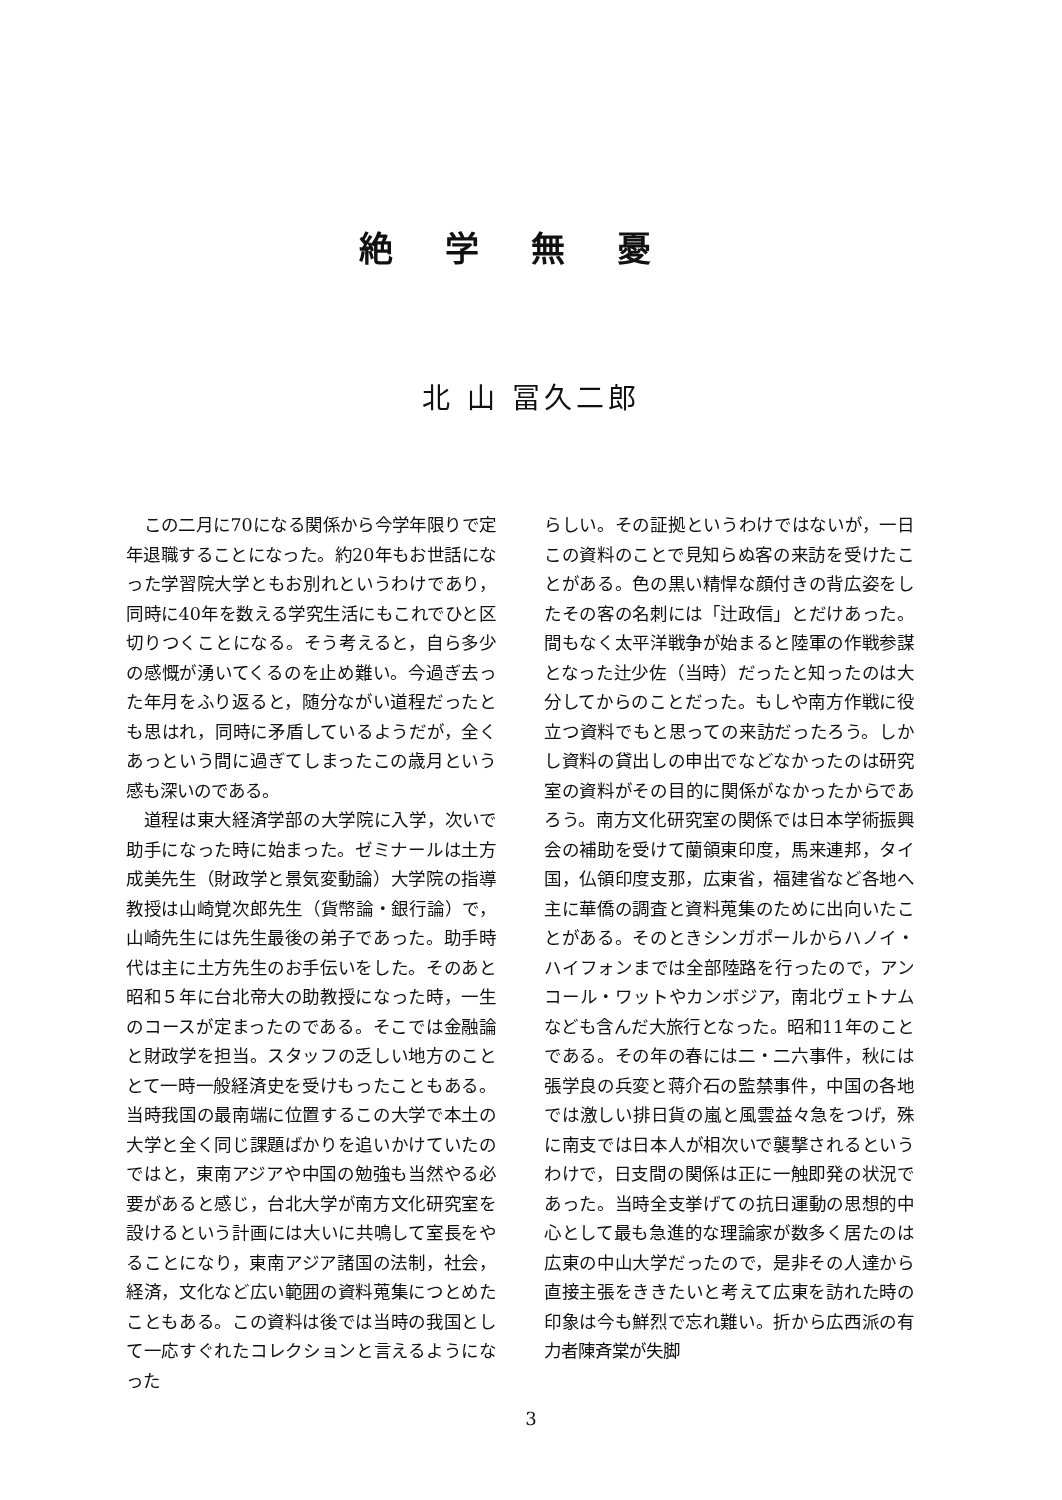絶学無憂
北 山 冨久二郎
この二月に70になる関係から今学年限りで定年退職することになった。約20年もお世話になった学習院大学ともお別れというわけであり，同時に40年を数える学究生活にもこれでひと区切りつくことになる。そう考えると，自ら多少の感慨が湧いてくるのを止め難い。今過ぎ去った年月をふり返ると，随分ながい道程だったとも思はれ，同時に矛盾しているようだが，全くあっという間に過ぎてしまったこの歳月という感も深いのである。
道程は東大経済学部の大学院に入学，次いで助手になった時に始まった。ゼミナールは土方成美先生（財政学と景気変動論）大学院の指導教授は山崎覚次郎先生（貨幣論・銀行論）で，山崎先生には先生最後の弟子であった。助手時代は主に土方先生のお手伝いをした。そのあと昭和５年に台北帝大の助教授になった時，一生のコースが定まったのである。そこでは金融論と財政学を担当。スタッフの乏しい地方のこととて一時一般経済史を受けもったこともある。当時我国の最南端に位置するこの大学で本土の大学と全く同じ課題ばかりを追いかけていたのではと，東南アジアや中国の勉強も当然やる必要があると感じ，台北大学が南方文化研究室を設けるという計画には大いに共鳴して室長をやることになり，東南アジア諸国の法制，社会，経済，文化など広い範囲の資料蒐集につとめたこともある。この資料は後では当時の我国として一応すぐれたコレクションと言えるようになった
らしい。その証拠というわけではないが，一日この資料のことで見知らぬ客の来訪を受けたことがある。色の黒い精悍な顔付きの背広姿をしたその客の名刺には「辻政信」とだけあった。間もなく太平洋戦争が始まると陸軍の作戦参謀となった辻少佐（当時）だったと知ったのは大分してからのことだった。もしや南方作戦に役立つ資料でもと思っての来訪だったろう。しかし資料の貸出しの申出でなどなかったのは研究室の資料がその目的に関係がなかったからであろう。南方文化研究室の関係では日本学術振興会の補助を受けて蘭領東印度，馬来連邦，タイ国，仏領印度支那，広東省，福建省など各地へ主に華僑の調査と資料蒐集のために出向いたことがある。そのときシンガポールからハノイ・ハイフォンまでは全部陸路を行ったので，アンコール・ワットやカンボジア，南北ヴェトナムなども含んだ大旅行となった。昭和11年のことである。その年の春には二・二六事件，秋には張学良の兵変と蒋介石の監禁事件，中国の各地では激しい排日貨の嵐と風雲益々急をつげ，殊に南支では日本人が相次いで襲撃されるというわけで，日支間の関係は正に一触即発の状況であった。当時全支挙げての抗日運動の思想的中心として最も急進的な理論家が数多く居たのは広東の中山大学だったので，是非その人達から直接主張をききたいと考えて広東を訪れた時の印象は今も鮮烈で忘れ難い。折から広西派の有力者陳斉棠が失脚
3